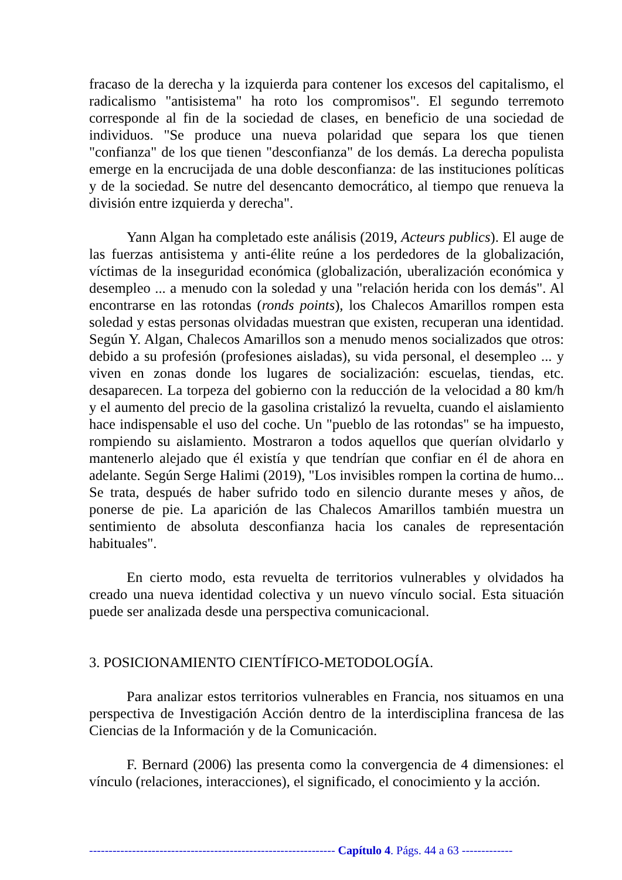fracaso de la derecha y la izquierda para contener los excesos del capitalismo, el radicalismo "antisistema" ha roto los compromisos". El segundo terremoto corresponde al fin de la sociedad de clases, en beneficio de una sociedad de individuos. "Se produce una nueva polaridad que separa los que tienen "confianza" de los que tienen "desconfianza" de los demás. La derecha populista emerge en la encrucijada de una doble desconfianza: de las instituciones políticas y de la sociedad. Se nutre del desencanto democrático, al tiempo que renueva la división entre izquierda y derecha".
Yann Algan ha completado este análisis (2019, Acteurs publics). El auge de las fuerzas antisistema y anti-élite reúne a los perdedores de la globalización, víctimas de la inseguridad económica (globalización, uberalización económica y desempleo ... a menudo con la soledad y una "relación herida con los demás". Al encontrarse en las rotondas (ronds points), los Chalecos Amarillos rompen esta soledad y estas personas olvidadas muestran que existen, recuperan una identidad. Según Y. Algan, Chalecos Amarillos son a menudo menos socializados que otros: debido a su profesión (profesiones aisladas), su vida personal, el desempleo ... y viven en zonas donde los lugares de socialización: escuelas, tiendas, etc. desaparecen. La torpeza del gobierno con la reducción de la velocidad a 80 km/h y el aumento del precio de la gasolina cristalizó la revuelta, cuando el aislamiento hace indispensable el uso del coche. Un "pueblo de las rotondas" se ha impuesto, rompiendo su aislamiento. Mostraron a todos aquellos que querían olvidarlo y mantenerlo alejado que él existía y que tendrían que confiar en él de ahora en adelante. Según Serge Halimi (2019), "Los invisibles rompen la cortina de humo... Se trata, después de haber sufrido todo en silencio durante meses y años, de ponerse de pie. La aparición de las Chalecos Amarillos también muestra un sentimiento de absoluta desconfianza hacia los canales de representación habituales".
En cierto modo, esta revuelta de territorios vulnerables y olvidados ha creado una nueva identidad colectiva y un nuevo vínculo social. Esta situación puede ser analizada desde una perspectiva comunicacional.
3. POSICIONAMIENTO CIENTÍFICO-METODOLOGÍA.
Para analizar estos territorios vulnerables en Francia, nos situamos en una perspectiva de Investigación Acción dentro de la interdisciplina francesa de las Ciencias de la Información y de la Comunicación.
F. Bernard (2006) las presenta como la convergencia de 4 dimensiones: el vínculo (relaciones, interacciones), el significado, el conocimiento y la acción.
--------------------------------------------------------------- Capítulo 4. Págs. 44 a 63 -------------